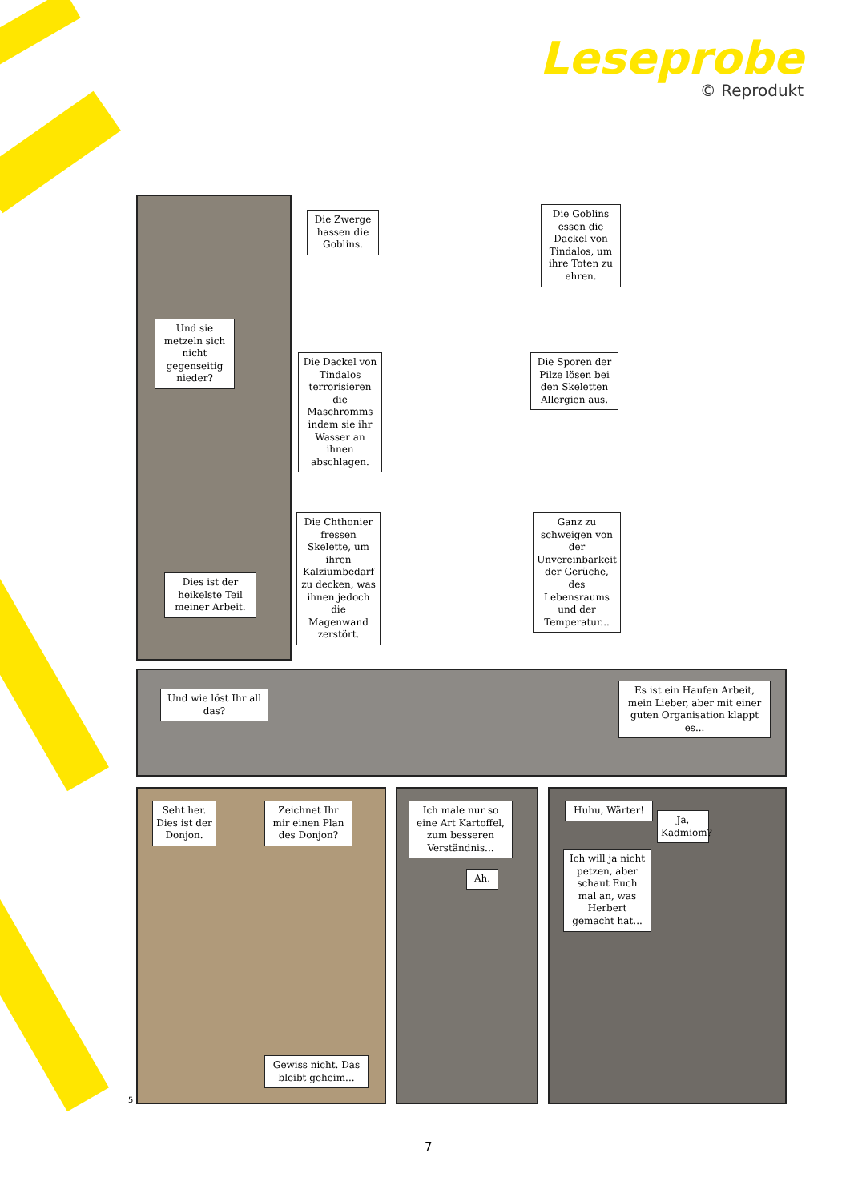Leseprobe
© Reprodukt
Und sie metzeln sich nicht gegenseitig nieder?
Dies ist der heikelste Teil meiner Arbeit.
Die Zwerge hassen die Goblins.
Die Goblins essen die Dackel von Tindalos, um ihre Toten zu ehren.
Die Dackel von Tindalos terrorisieren die Maschromms indem sie ihr Wasser an ihnen abschlagen.
Die Sporen der Pilze lösen bei den Skeletten Allergien aus.
Die Chthonier fressen Skelette, um ihren Kalziumbedarf zu decken, was ihnen jedoch die Magenwand zerstört.
Ganz zu schweigen von der Unvereinbarkeit der Gerüche, des Lebensraums und der Temperatur...
Und wie löst Ihr all das?
Es ist ein Haufen Arbeit, mein Lieber, aber mit einer guten Organisation klappt es...
Seht her. Dies ist der Donjon.
Zeichnet Ihr mir einen Plan des Donjon?
Gewiss nicht. Das bleibt geheim...
Ich male nur so eine Art Kartoffel, zum besseren Verständnis...
Ah.
Huhu, Wärter!
Ja, Kadmiom?
Ich will ja nicht petzen, aber schaut Euch mal an, was Herbert gemacht hat...
5
7